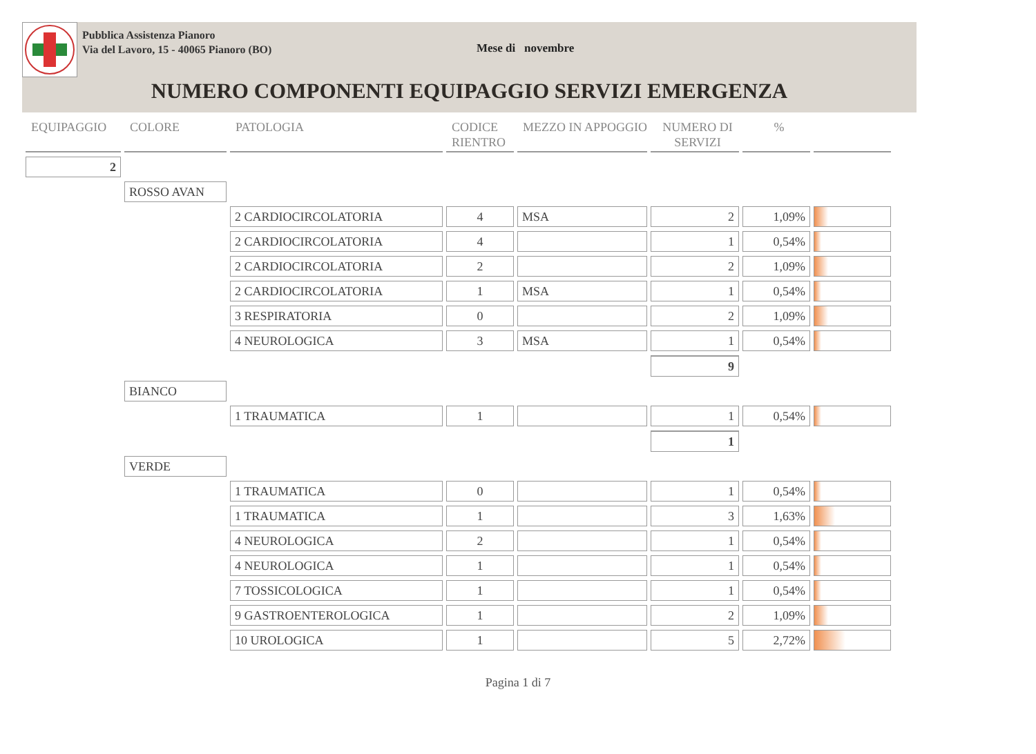Pubblica Assistenza Pianoro
Via del Lavoro, 15 - 40065 Pianoro (BO)
Mese di novembre
NUMERO COMPONENTI EQUIPAGGIO SERVIZI EMERGENZA
| EQUIPAGGIO | COLORE | PATOLOGIA | CODICE RIENTRO | MEZZO IN APPOGGIO | NUMERO DI SERVIZI | % | |
| --- | --- | --- | --- | --- | --- | --- | --- |
| 2 | | | | | | | |
| | ROSSO AVAN | | | | | | |
| | | 2 CARDIOCIRCOLATORIA | 4 | MSA | 2 | 1,09% | |
| | | 2 CARDIOCIRCOLATORIA | 4 | | 1 | 0,54% | |
| | | 2 CARDIOCIRCOLATORIA | 2 | | 2 | 1,09% | |
| | | 2 CARDIOCIRCOLATORIA | 1 | MSA | 1 | 0,54% | |
| | | 3 RESPIRATORIA | 0 | | 2 | 1,09% | |
| | | 4 NEUROLOGICA | 3 | MSA | 1 | 0,54% | |
| | | | | | 9 | | |
| | BIANCO | | | | | | |
| | | 1 TRAUMATICA | 1 | | 1 | 0,54% | |
| | | | | | 1 | | |
| | VERDE | | | | | | |
| | | 1 TRAUMATICA | 0 | | 1 | 0,54% | |
| | | 1 TRAUMATICA | 1 | | 3 | 1,63% | |
| | | 4 NEUROLOGICA | 2 | | 1 | 0,54% | |
| | | 4 NEUROLOGICA | 1 | | 1 | 0,54% | |
| | | 7 TOSSICOLOGICA | 1 | | 1 | 0,54% | |
| | | 9 GASTROENTEROLOGICA | 1 | | 2 | 1,09% | |
| | | 10 UROLOGICA | 1 | | 5 | 2,72% | |
Pagina 1 di 7